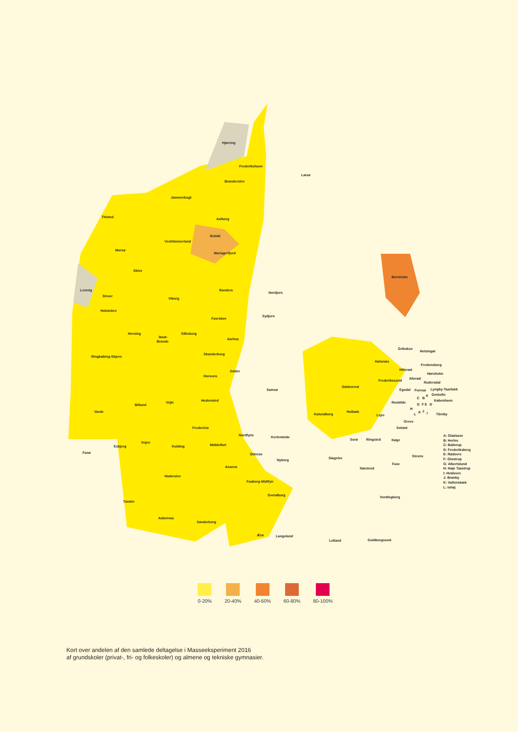Hjørring
Frederikshavn
Læsø
Brønderslev
Jammerbugt
Thisted
Aalborg
Rebild
Vesthimmerland
Morsø
Mariagerfjord
Skive
Lemvig
Struer
Randers
Nordjurs
Viborg
Holstebro
Favrskov
Sydjurs
Herning
Ikast-
Brande
Silkeborg
Aarhus
Skanderborg
Ringkøbing-Skjern
Odder
Horsens
Samsø
Bornholm
Billund
Vejle
Hedensted
Varde
Fredericia
Vejen
Nordfyns
Kerteminde
Middelfart
Kolding
Esbjerg
Fanø
Odense
Nyborg
Assens
Haderslev
Faaborg-Midtfyn
Svendborg
Tønder
Aabenraa
Sønderborg
Ærø
Langeland
Gribskov
Helsingør
Halsnæs
Fredensborg
Hillerød
Hørsholm
Frederikssund
Allerød
Rudersdal
Odsherred
Egedal
Furesø
Lyngby-Taarbæk
Gentofte
København
Roskilde
Holbæk
Kalundborg
Lejre
Tårnby
Greve
Solrød
Sorø
Ringsted
Køge
Stevns
Slagelse
Næstved
Faxe
Vordingborg
Lolland
Guldborgsund
A
B
C
D
E
F
G
H
I
J
K
L
A: Gladsaxe
B: Herlev
C: Ballerup
D: Frederiksberg
E: Rødovre
F: Glostrup
G: Albertslund
H: Høje Taastrup
I: Hvidovre
J: Brønby
K: Vallensbæk
L: Ishøj
0-20% 20-40% 40-60% 60-80% 80-100%
Kort over andelen af den samlede deltagelse i Masseeksperiment 2016
af grundskoler (privat-, fri- og folkeskoler) og almene og tekniske gymnasier.